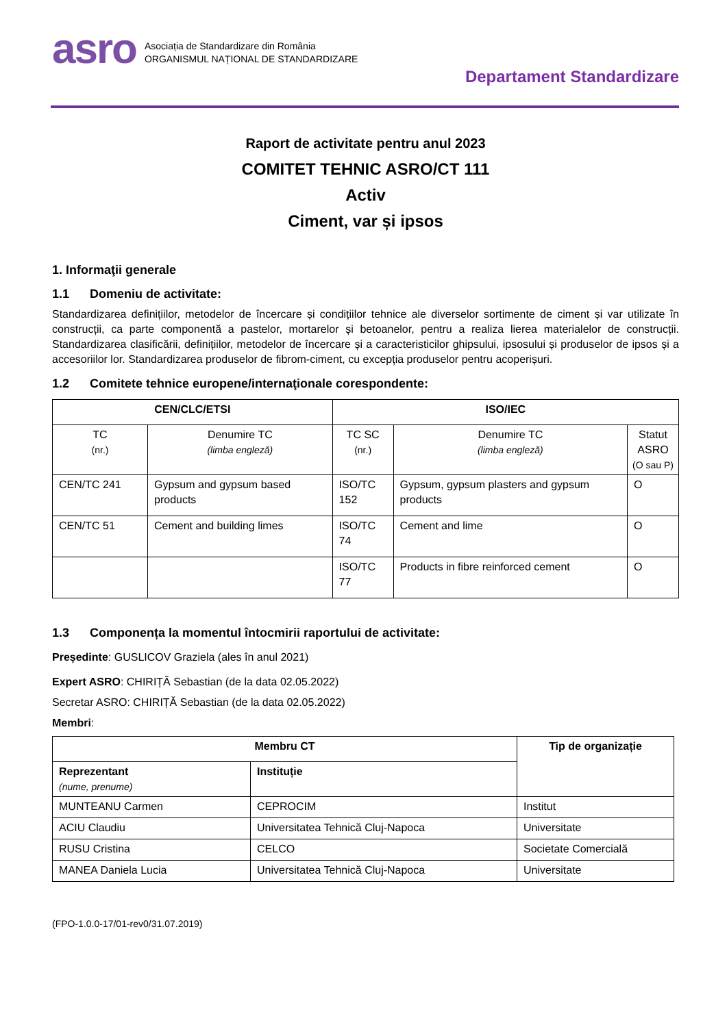asro
Asociația de Standardizare din România
ORGANISMUL NAȚIONAL DE STANDARDIZARE
Departament Standardizare
Raport de activitate pentru anul 2023
COMITET TEHNIC ASRO/CT 111
Activ
Ciment, var și ipsos
1. Informaţii generale
1.1 Domeniu de activitate:
Standardizarea definițiilor, metodelor de încercare și condițiilor tehnice ale diverselor sortimente de ciment și var utilizate în construcții, ca parte componentă a pastelor, mortarelor și betoanelor, pentru a realiza lierea materialelor de construcții. Standardizarea clasificării, definițiilor, metodelor de încercare și a caracteristicilor ghipsului, ipsosului și produselor de ipsos și a accesoriilor lor. Standardizarea produselor de fibrom-ciment, cu excepția produselor pentru acoperișuri.
1.2 Comitete tehnice europene/internaţionale corespondente:
| CEN/CLC/ETSI | | ISO/IEC | | |
| --- | --- | --- | --- | --- |
| TC (nr.) | Denumire TC (limba engleză) | TC SC (nr.) | Denumire TC (limba engleză) | Statut ASRO (O sau P) |
| CEN/TC 241 | Gypsum and gypsum based products | ISO/TC 152 | Gypsum, gypsum plasters and gypsum products | O |
| CEN/TC 51 | Cement and building limes | ISO/TC 74 | Cement and lime | O |
| | | ISO/TC 77 | Products in fibre reinforced cement | O |
1.3 Componența la momentul întocmirii raportului de activitate:
Președinte: GUSLICOV Graziela (ales în anul 2021)
Expert ASRO: CHIRIȚĂ Sebastian (de la data 02.05.2022)
Secretar ASRO: CHIRIȚĂ Sebastian (de la data 02.05.2022)
Membri:
| Membru CT | | Tip de organizație |
| --- | --- | --- |
| Reprezentant (nume, prenume) | Instituție | |
| MUNTEANU Carmen | CEPROCIM | Institut |
| ACIU Claudiu | Universitatea Tehnică Cluj-Napoca | Universitate |
| RUSU Cristina | CELCO | Societate Comercială |
| MANEA Daniela Lucia | Universitatea Tehnică Cluj-Napoca | Universitate |
(FPO-1.0.0-17/01-rev0/31.07.2019)